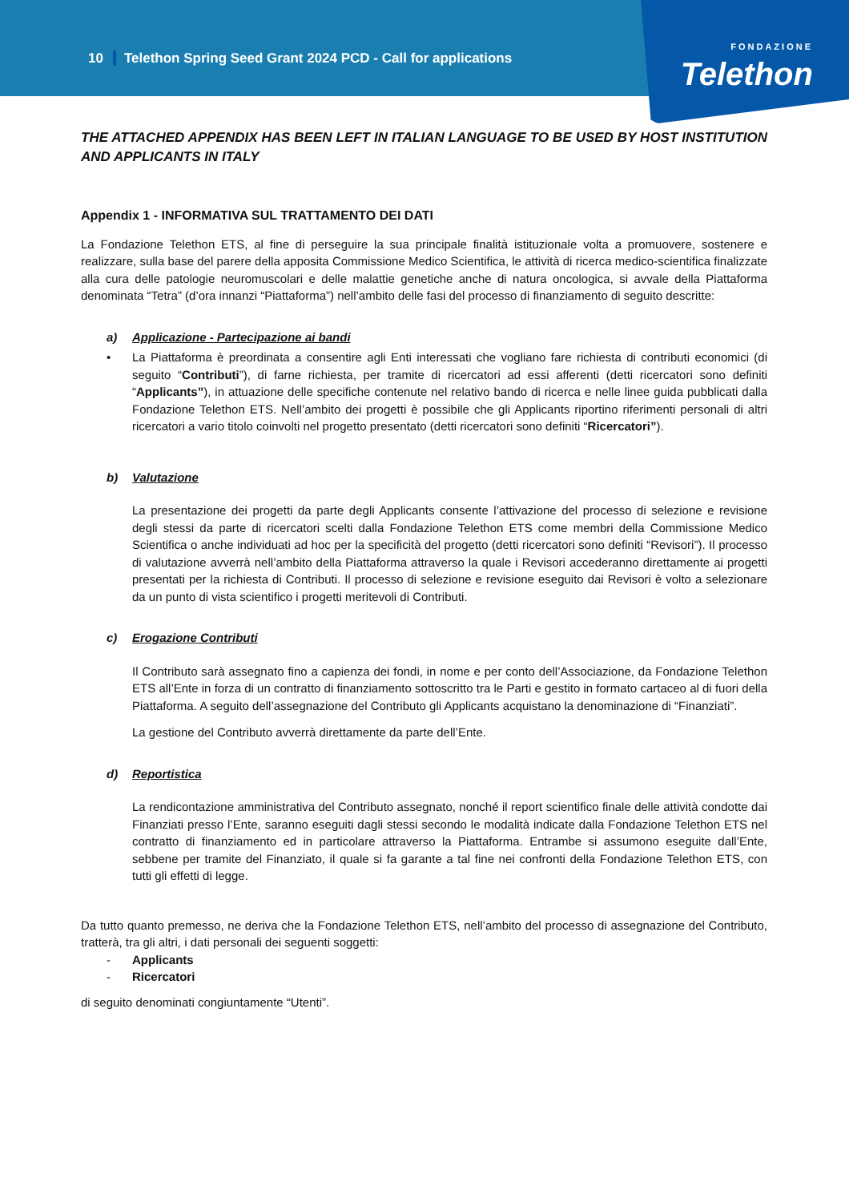10 Telethon Spring Seed Grant 2024 PCD - Call for applications
FONDAZIONE
Telethon
THE ATTACHED APPENDIX HAS BEEN LEFT IN ITALIAN LANGUAGE TO BE USED BY HOST INSTITUTION AND APPLICANTS IN ITALY
Appendix 1 - INFORMATIVA SUL TRATTAMENTO DEI DATI
La Fondazione Telethon ETS, al fine di perseguire la sua principale finalità istituzionale volta a promuovere, sostenere e realizzare, sulla base del parere della apposita Commissione Medico Scientifica, le attività di ricerca medico-scientifica finalizzate alla cura delle patologie neuromuscolari e delle malattie genetiche anche di natura oncologica, si avvale della Piattaforma denominata “Tetra” (d’ora innanzi “Piattaforma”) nell’ambito delle fasi del processo di finanziamento di seguito descritte:
a) Applicazione - Partecipazione ai bandi
• La Piattaforma è preordinata a consentire agli Enti interessati che vogliano fare richiesta di contributi economici (di seguito “Contributi”), di farne richiesta, per tramite di ricercatori ad essi afferenti (detti ricercatori sono definiti “Applicants”), in attuazione delle specifiche contenute nel relativo bando di ricerca e nelle linee guida pubblicati dalla Fondazione Telethon ETS. Nell’ambito dei progetti è possibile che gli Applicants riportino riferimenti personali di altri ricercatori a vario titolo coinvolti nel progetto presentato (detti ricercatori sono definiti “Ricercatori”).
b) Valutazione
La presentazione dei progetti da parte degli Applicants consente l’attivazione del processo di selezione e revisione degli stessi da parte di ricercatori scelti dalla Fondazione Telethon ETS come membri della Commissione Medico Scientifica o anche individuati ad hoc per la specificità del progetto (detti ricercatori sono definiti “Revisori”). Il processo di valutazione avverrà nell’ambito della Piattaforma attraverso la quale i Revisori accederanno direttamente ai progetti presentati per la richiesta di Contributi. Il processo di selezione e revisione eseguito dai Revisori è volto a selezionare da un punto di vista scientifico i progetti meritevoli di Contributi.
c) Erogazione Contributi
Il Contributo sarà assegnato fino a capienza dei fondi, in nome e per conto dell’Associazione, da Fondazione Telethon ETS all’Ente in forza di un contratto di finanziamento sottoscritto tra le Parti e gestito in formato cartaceo al di fuori della Piattaforma. A seguito dell’assegnazione del Contributo gli Applicants acquistano la denominazione di “Finanziati”.
La gestione del Contributo avverrà direttamente da parte dell’Ente.
d) Reportistica
La rendicontazione amministrativa del Contributo assegnato, nonché il report scientifico finale delle attività condotte dai Finanziati presso l’Ente, saranno eseguiti dagli stessi secondo le modalità indicate dalla Fondazione Telethon ETS nel contratto di finanziamento ed in particolare attraverso la Piattaforma. Entrambe si assumono eseguite dall’Ente, sebbene per tramite del Finanziato, il quale si fa garante a tal fine nei confronti della Fondazione Telethon ETS, con tutti gli effetti di legge.
Da tutto quanto premesso, ne deriva che la Fondazione Telethon ETS, nell’ambito del processo di assegnazione del Contributo, tratterà, tra gli altri, i dati personali dei seguenti soggetti:
- Applicants
- Ricercatori
di seguito denominati congiuntamente “Utenti”.